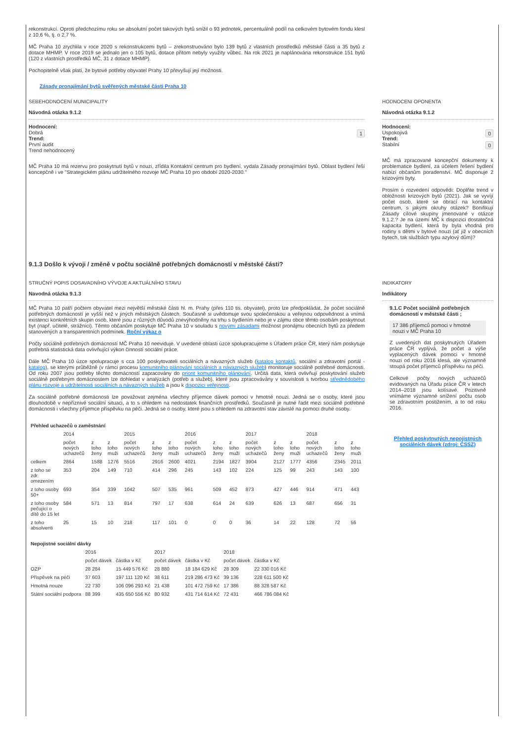rekonstrukcí. Oproti předchozímu roku se absolutní počet takových bytů snížil o 93 jednotek, percentuálně podíl na celkovém bytovém fondu klesl z 10,6 %, tj. o 2,7 %.
MČ Praha 10 zrychlila v roce 2020 s rekonstrukcemi bytů – zrekonstruováno bylo 139 bytů z vlastních prostředků městské části a 35 bytů z dotace MHMP. V roce 2019 se jednalo jen o 105 bytů, dotace přitom nebyly využity vůbec. Na rok 2021 je naplánována rekonstrukce 151 bytů (120 z vlastních prostředků MČ, 31 z dotace MHMP).
Pochopitelně však platí, že bytové potřeby obyvatel Prahy 10 převyšují její možnosti.
Zásady pronajímání bytů svěřených městské části Praha 10
SEBEHODNOCENÍ MUNICIPALITY
Návodná otázka 9.1.2
Hodnocení:
1 Dobrá
Trend:
První audit
Trend nehodnocený
MČ Praha 10 má rezervu pro poskytnutí bytů v nouzi, zřídila Kontaktní centrum pro bydlení, vydala Zásady pronajímání bytů. Oblast bydlení řeší koncepčně i ve "Strategickém plánu udržitelného rozvoje MČ Praha 10 pro období 2020-2030."
HODNOCENI OPONENTA
Návodná otázka 9.1.2
Hodnocení:
0 Uspokojivá
Trend:
0 Stabilní
MČ má zpracované koncepční dokumenty k problematice bydlení, za účelem řešení bydlení nabízí občanům poradenství. MČ disponuje 2 krizovými byty.
Prosím o rozvedení odpovědi: Doplňte trend v obložnosti krizových bytů (2021). Jak se vyvíjí počet osob, které se obrací na kontaktní centrum, s jakými okruhy otázek? Bonifikují Zásady cílové skupiny jmenované v otázce 9.1.2.? Je na území MČ k dispozici dostatečná kapacita bydlení, která by byla vhodná pro rodiny s dětmi v bytové nouzi (ať již v obecních bytech, tak službách typu azylový dům)?
9.1.3 Došlo k vývoji / změně v počtu sociálně potřebných domácností v městské části?
STRUČNÝ POPIS DOSAVADNÍHO VÝVOJE A AKTUÁLNÍHO STAVU
Navodná otázka 9.1.3
MČ Praha 10 patří počtem obyvatel mezi největší městské části hl. m. Prahy (přes 110 tis. obyvatel), proto lze předpokládat, že počet sociálně potřebných domácností je vyšší než v jiných městských částech. Současně si uvědomuje svou společenskou a veřejnou odpovědnost a vnímá existenci konkrétních skupin osob, které jsou z různých důvodů znevýhodněny na trhu s bydlením nebo je v zájmu obce těmto osobám poskytnout byt (např. učitelé, strážníci). Těmto občanům poskytuje MČ Praha 10 v souladu s novými zásadami možnost pronájmu obecních bytů za předem stanovených a transparentních podmínek. Roční výkaz o
Počty sociálně potřebných domácností MČ Praha 10 neeviduje. V uvedené oblasti úzce spolupracujeme s Úřadem práce ČR, který nám poskytuje potřebná statistická data ovlivňující výkon činností sociální práce.
Dále MČ Praha 10 úzce spolupracuje s cca 100 poskytovateli sociálních a návazných služeb (katalog kontaktů, sociální a zdravotní portál - katalog), se kterými průběžně (v rámci procesu komunitního plánování sociálních a návazných služeb) monitoruje sociálně potřebné domácnosti. Od roku 2007 jsou potřeby těchto domácností zapracovány do priorit komunitního plánování. Určitá data, která ovlivňují poskytování služeb sociálně potřebným domácnostem lze dohledat v analýzách (potřeb a služeb), které jsou zpracovávány v souvislosti s tvorbou střednědobého plánu rozvoje a udržitelnosti sociálních a návazných služeb a jsou k dispozici veřejnosti.
Za sociálně potřebné domácnosti lze považovat zejména všechny příjemce dávek pomoci v hmotné nouzi. Jedná se o osoby, které jsou dlouhodobě v nepříznivé sociální situaci, a to s ohledem na nedostatek finančních prostředků. Současně je nutné řadit mezi sociálně potřebné domácnosti i všechny příjemce příspěvku na péči. Jedná se o osoby, které jsou s ohledem na zdravotní stav závislé na pomoci druhé osoby.
| Přehled uchazečů o zaměstnání | | | | | | | | | | | | | | | |
| --- | --- | --- | --- | --- | --- | --- | --- | --- | --- | --- | --- | --- | --- | --- | --- |
| | 2014 | | | 2015 | | | 2016 | | | 2017 | | | 2018 | | |
| | počet nových uchazečů | z toho ženy | z toho muži | počet nových uchazečů | z toho ženy | z toho muži | počet nových uchazečů | z toho ženy | z toho muži | počet nových uchazečů | z toho ženy | z toho muži | počet nových uchazečů | z toho ženy | z toho muži |
| celkem | 2864 | 1588 | 1276 | 5516 | 2916 | 2600 | 4021 | 2194 | 1827 | 3904 | 2127 | 1777 | 4356 | 2345 | 2011 |
| z toho se zdr. omezením | 353 | 204 | 149 | 710 | 414 | 296 | 245 | 143 | 102 | 224 | 125 | 99 | 243 | 143 | 100 |
| z toho osoby 50+ | 693 | 354 | 339 | 1042 | 507 | 535 | 961 | 509 | 452 | 873 | 427 | 446 | 914 | 471 | 443 |
| z toho osoby pečující o dítě do 15 let | 584 | 571 | 13 | 814 | 797 | 17 | 638 | 614 | 24 | 639 | 626 | 13 | 687 | 656 | 31 |
| z toho absolventi | 25 | 15 | 10 | 218 | 117 | 101 | 0 | 0 | 0 | 36 | 14 | 22 | 128 | 72 | 56 |
| Nepojistné sociální dávky | | | | | | |
| --- | --- | --- | --- | --- | --- | --- |
| | 2016 | | 2017 | | 2018 | |
| | počet dávek | částka v Kč | počet dávek | částka v Kč | počet dávek | částka v Kč |
| OZP | 28 284 | 15 449 576 Kč | 28 880 | 18 184 629 Kč | 28 309 | 22 330 016 Kč |
| Příspěvek na péči | 37 603 | 197 111 120 Kč | 38 611 | 219 286 473 Kč | 39 136 | 228 611 500 Kč |
| Hmotná nouze | 22 730 | 106 096 293 Kč | 21 438 | 101 472 759 Kč | 17 386 | 88 328 587 Kč |
| Státní sociální podpora | 88 399 | 435 650 556 Kč | 80 932 | 431 714 614 Kč | 72 431 | 466 786 084 Kč |
INDIKATORY
Indikátory
9.1.C Počet sociálně potřebných domácností v městské části ;
17 386 příjemců pomoci v hmotné nouzi v MČ Praha 10
Z uvedených dat poskytnutých Úřadem práce ČR vyplývá, že počet a výše vyplacených dávek pomoci v hmotné nouzi od roku 2016 klesá, ale významně stoupá počet příjemců příspěvku na péči.
Celkové počty nových uchazečů evidovaných na Úřadu práce ČR v letech 2014–2018 jsou kolísavé. Pozitivně vnímáme významné snížení počtu osob se zdravotním postižením, a to od roku 2016.
Přehled poskytnutých nepojistných sociálních dávek (zdroj: ČSSZ)